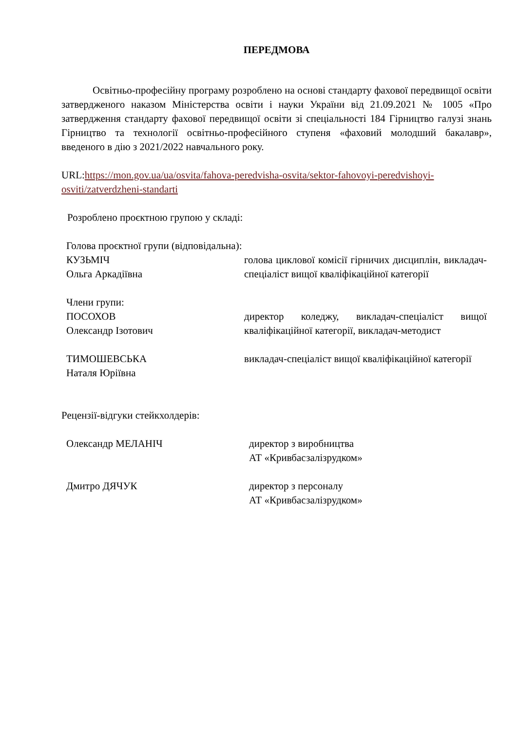ПЕРЕДМОВА
Освітньо-професійну програму розроблено на основі стандарту фахової передвищої освіти затвердженого наказом Міністерства освіти і науки України від 21.09.2021 № 1005 «Про затвердження стандарту фахової передвищої освіти зі спеціальності 184 Гірництво галузі знань Гірництво та технології освітньо-професійного ступеня «фаховий молодший бакалавр», введеного в дію з 2021/2022 навчального року.
URL:https://mon.gov.ua/ua/osvita/fahova-peredvisha-osvita/sektor-fahovoyi-peredvishoyi-osviti/zatverdzheni-standarti
Розроблено проєктною групою у складі:
Голова проєктної групи (відповідальна):
КУЗЬМІЧ
Ольга Аркадіївна
голова циклової комісії гірничих дисциплін, викладач-спеціаліст вищої кваліфікаційної категорії
Члени групи:
ПОСОХОВ
Олександр Ізотович
директор коледжу, викладач-спеціаліст вищої кваліфікаційної категорії, викладач-методист
ТИМОШЕВСЬКА
Наталя Юріївна
викладач-спеціаліст вищої кваліфікаційної категорії
Рецензії-відгуки стейкхолдерів:
Олександр МЕЛАНІЧ директор з виробництва
АТ «Кривбасзалізрудком»
Дмитро ДЯЧУК директор з персоналу
АТ «Кривбасзалізрудком»